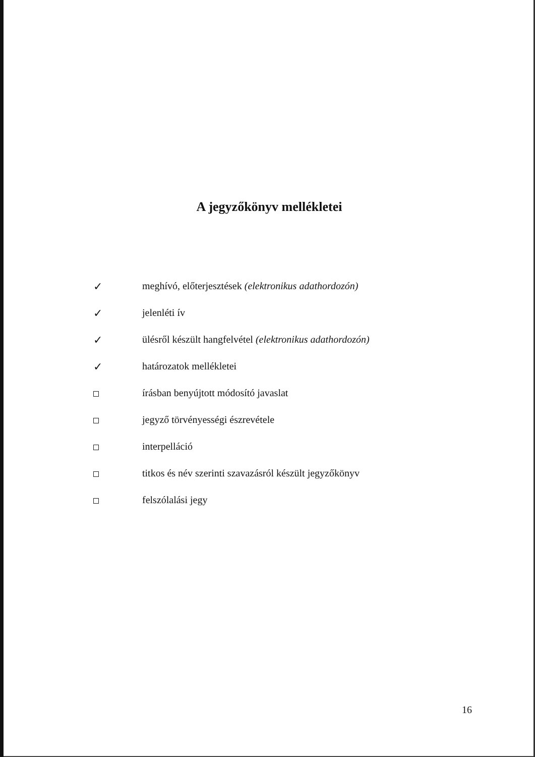A jegyzőkönyv mellékletei
✓ meghívó, előterjesztések (elektronikus adathordozón)
✓ jelenléti ív
✓ ülésről készült hangfelvétel (elektronikus adathordozón)
✓ határozatok mellékletei
írásban benyújtott módosító javaslat
jegyző törvényességi észrevétele
interpelláció
titkos és név szerinti szavazásról készült jegyzőkönyv
felszólalási jegy
16